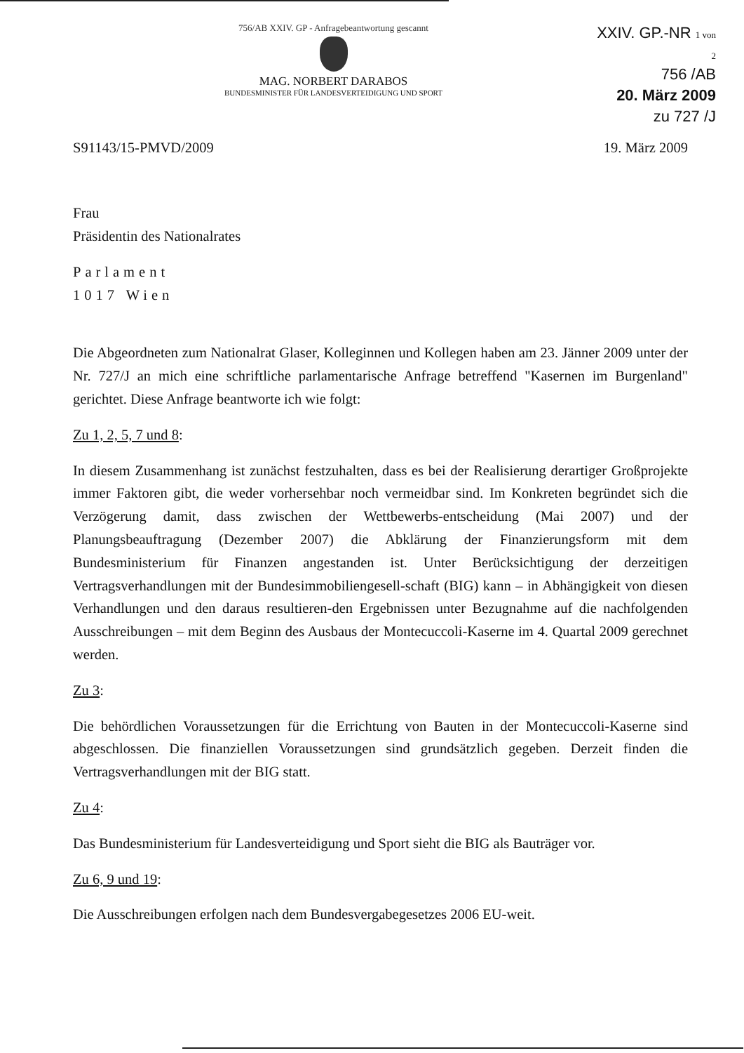756/AB XXIV. GP - Anfragebeantwortung gescannt
MAG. NORBERT DARABOS
BUNDESMINISTER FÜR LANDESVERTEIDIGUNG UND SPORT
XXIV. GP.-NR 1 von 2
756 /AB
20. März 2009
zu 727 /J
S91143/15-PMVD/2009 19. März 2009
Frau
Präsidentin des Nationalrates
Parlament
1017 Wien
Die Abgeordneten zum Nationalrat Glaser, Kolleginnen und Kollegen haben am 23. Jänner 2009 unter der Nr. 727/J an mich eine schriftliche parlamentarische Anfrage betreffend "Kasernen im Burgenland" gerichtet. Diese Anfrage beantworte ich wie folgt:
Zu 1, 2, 5, 7 und 8:
In diesem Zusammenhang ist zunächst festzuhalten, dass es bei der Realisierung derartiger Großprojekte immer Faktoren gibt, die weder vorhersehbar noch vermeidbar sind. Im Konkreten begründet sich die Verzögerung damit, dass zwischen der Wettbewerbs-entscheidung (Mai 2007) und der Planungsbeauftragung (Dezember 2007) die Abklärung der Finanzierungsform mit dem Bundesministerium für Finanzen angestanden ist. Unter Berücksichtigung der derzeitigen Vertragsverhandlungen mit der Bundesimmobiliengesell-schaft (BIG) kann – in Abhängigkeit von diesen Verhandlungen und den daraus resultieren-den Ergebnissen unter Bezugnahme auf die nachfolgenden Ausschreibungen – mit dem Beginn des Ausbaus der Montecuccoli-Kaserne im 4. Quartal 2009 gerechnet werden.
Zu 3:
Die behördlichen Voraussetzungen für die Errichtung von Bauten in der Montecuccoli-Kaserne sind abgeschlossen. Die finanziellen Voraussetzungen sind grundsätzlich gegeben. Derzeit finden die Vertragsverhandlungen mit der BIG statt.
Zu 4:
Das Bundesministerium für Landesverteidigung und Sport sieht die BIG als Bauträger vor.
Zu 6, 9 und 19:
Die Ausschreibungen erfolgen nach dem Bundesvergabegesetzes 2006 EU-weit.